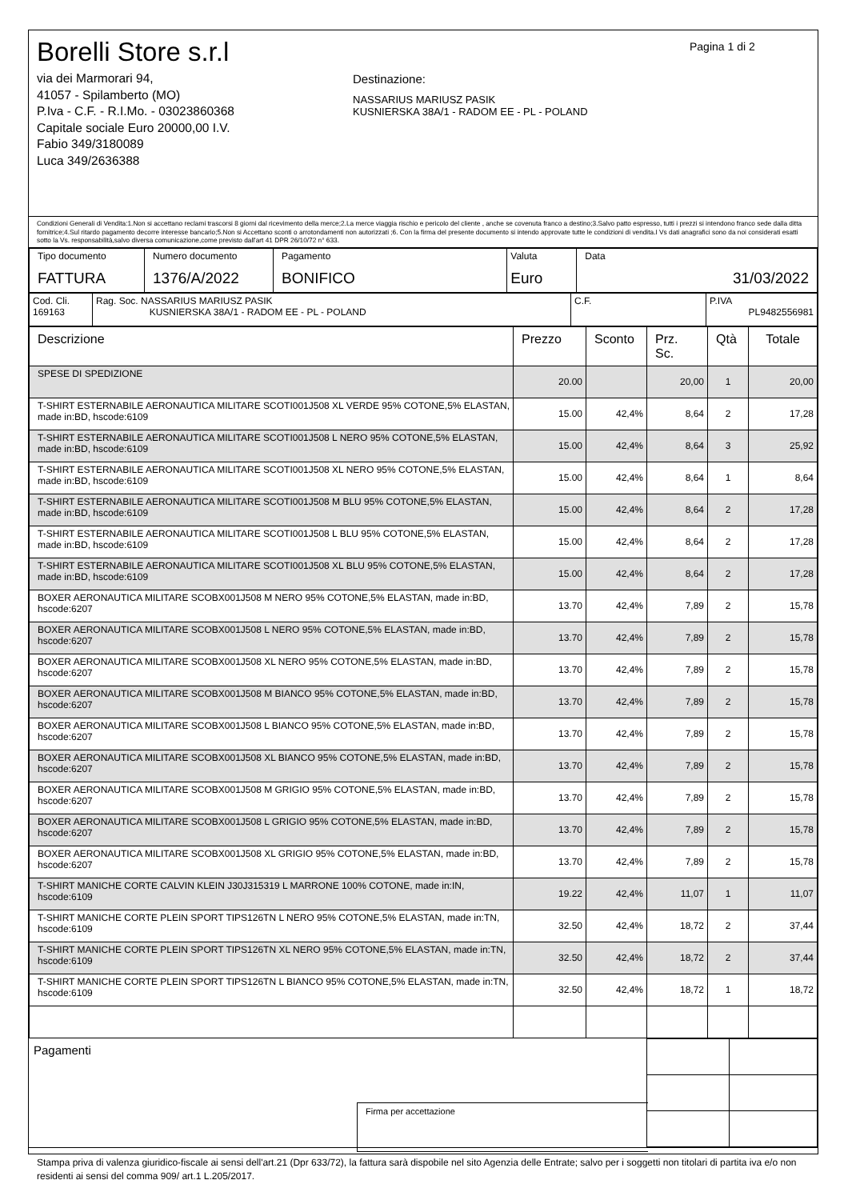Borelli Store s.r.l
via dei Marmorari 94,
41057 - Spilamberto (MO)
P.Iva - C.F. - R.I.Mo. - 03023860368
Capitale sociale Euro 20000,00 I.V.
Fabio 349/3180089
Luca 349/2636388
Destinazione:
NASSARIUS MARIUSZ PASIK
KUSNIERSKA 38A/1 - RADOM EE - PL - POLAND
Pagina 1 di 2
Condizioni Generali di Vendita:1.Non si accettano reclami trascorsi 8 giorni dal ricevimento della merce;2.La merce viaggia rischio e pericolo del cliente , anche se covenuta franco a destino;3.Salvo patto espresso, tutti i prezzi si intendono franco sede dalla ditta fornitrice;4.Sul ritardo pagamento decorre interesse bancario;5.Non si Accettano sconti o arrotondamenti non autorizzati ;6. Con la firma del presente documento si intendo approvate tutte le condizioni di vendita.I Vs dati anagrafici sono da noi considerati esatti sotto la Vs. responsabilità,salvo diversa comunicazione,come previsto dall'art 41 DPR 26/10/72 n° 633.
| Tipo documento FATTURA | Numero documento 1376/A/2022 | Pagamento BONIFICO | Valuta Euro | Data 31/03/2022 |
| Cod. Cli. 169163 | Rag. Soc. NASSARIUS MARIUSZ PASIK KUSNIERSKA 38A/1 - RADOM EE - PL - POLAND | C.F. | P.IVA PL9482556981 |
| Descrizione | Prezzo | Sconto | Prz. Sc. | Qtà | Totale |
| --- | --- | --- | --- | --- | --- |
| SPESE DI SPEDIZIONE | 20.00 | | 20,00 | 1 | 20,00 |
| T-SHIRT ESTERNABILE AERONAUTICA MILITARE SCOTI001J508 XL VERDE 95% COTONE,5% ELASTAN, made in:BD, hscode:6109 | 15.00 | 42,4% | 8,64 | 2 | 17,28 |
| T-SHIRT ESTERNABILE AERONAUTICA MILITARE SCOTI001J508 L NERO 95% COTONE,5% ELASTAN, made in:BD, hscode:6109 | 15.00 | 42,4% | 8,64 | 3 | 25,92 |
| T-SHIRT ESTERNABILE AERONAUTICA MILITARE SCOTI001J508 XL NERO 95% COTONE,5% ELASTAN, made in:BD, hscode:6109 | 15.00 | 42,4% | 8,64 | 1 | 8,64 |
| T-SHIRT ESTERNABILE AERONAUTICA MILITARE SCOTI001J508 M BLU 95% COTONE,5% ELASTAN, made in:BD, hscode:6109 | 15.00 | 42,4% | 8,64 | 2 | 17,28 |
| T-SHIRT ESTERNABILE AERONAUTICA MILITARE SCOTI001J508 L BLU 95% COTONE,5% ELASTAN, made in:BD, hscode:6109 | 15.00 | 42,4% | 8,64 | 2 | 17,28 |
| T-SHIRT ESTERNABILE AERONAUTICA MILITARE SCOTI001J508 XL BLU 95% COTONE,5% ELASTAN, made in:BD, hscode:6109 | 15.00 | 42,4% | 8,64 | 2 | 17,28 |
| BOXER AERONAUTICA MILITARE SCOBX001J508 M NERO 95% COTONE,5% ELASTAN, made in:BD, hscode:6207 | 13.70 | 42,4% | 7,89 | 2 | 15,78 |
| BOXER AERONAUTICA MILITARE SCOBX001J508 L NERO 95% COTONE,5% ELASTAN, made in:BD, hscode:6207 | 13.70 | 42,4% | 7,89 | 2 | 15,78 |
| BOXER AERONAUTICA MILITARE SCOBX001J508 XL NERO 95% COTONE,5% ELASTAN, made in:BD, hscode:6207 | 13.70 | 42,4% | 7,89 | 2 | 15,78 |
| BOXER AERONAUTICA MILITARE SCOBX001J508 M BIANCO 95% COTONE,5% ELASTAN, made in:BD, hscode:6207 | 13.70 | 42,4% | 7,89 | 2 | 15,78 |
| BOXER AERONAUTICA MILITARE SCOBX001J508 L BIANCO 95% COTONE,5% ELASTAN, made in:BD, hscode:6207 | 13.70 | 42,4% | 7,89 | 2 | 15,78 |
| BOXER AERONAUTICA MILITARE SCOBX001J508 XL BIANCO 95% COTONE,5% ELASTAN, made in:BD, hscode:6207 | 13.70 | 42,4% | 7,89 | 2 | 15,78 |
| BOXER AERONAUTICA MILITARE SCOBX001J508 M GRIGIO 95% COTONE,5% ELASTAN, made in:BD, hscode:6207 | 13.70 | 42,4% | 7,89 | 2 | 15,78 |
| BOXER AERONAUTICA MILITARE SCOBX001J508 L GRIGIO 95% COTONE,5% ELASTAN, made in:BD, hscode:6207 | 13.70 | 42,4% | 7,89 | 2 | 15,78 |
| BOXER AERONAUTICA MILITARE SCOBX001J508 XL GRIGIO 95% COTONE,5% ELASTAN, made in:BD, hscode:6207 | 13.70 | 42,4% | 7,89 | 2 | 15,78 |
| T-SHIRT MANICHE CORTE CALVIN KLEIN J30J315319 L MARRONE 100% COTONE, made in:IN, hscode:6109 | 19.22 | 42,4% | 11,07 | 1 | 11,07 |
| T-SHIRT MANICHE CORTE PLEIN SPORT TIPS126TN L NERO 95% COTONE,5% ELASTAN, made in:TN, hscode:6109 | 32.50 | 42,4% | 18,72 | 2 | 37,44 |
| T-SHIRT MANICHE CORTE PLEIN SPORT TIPS126TN XL NERO 95% COTONE,5% ELASTAN, made in:TN, hscode:6109 | 32.50 | 42,4% | 18,72 | 2 | 37,44 |
| T-SHIRT MANICHE CORTE PLEIN SPORT TIPS126TN L BIANCO 95% COTONE,5% ELASTAN, made in:TN, hscode:6109 | 32.50 | 42,4% | 18,72 | 1 | 18,72 |
Pagamenti
Firma per accettazione
Stampa priva di valenza giuridico-fiscale ai sensi dell'art.21 (Dpr 633/72), la fattura sarà dispobile nel sito Agenzia delle Entrate; salvo per i soggetti non titolari di partita iva e/o non residenti ai sensi del comma 909/ art.1 L.205/2017.